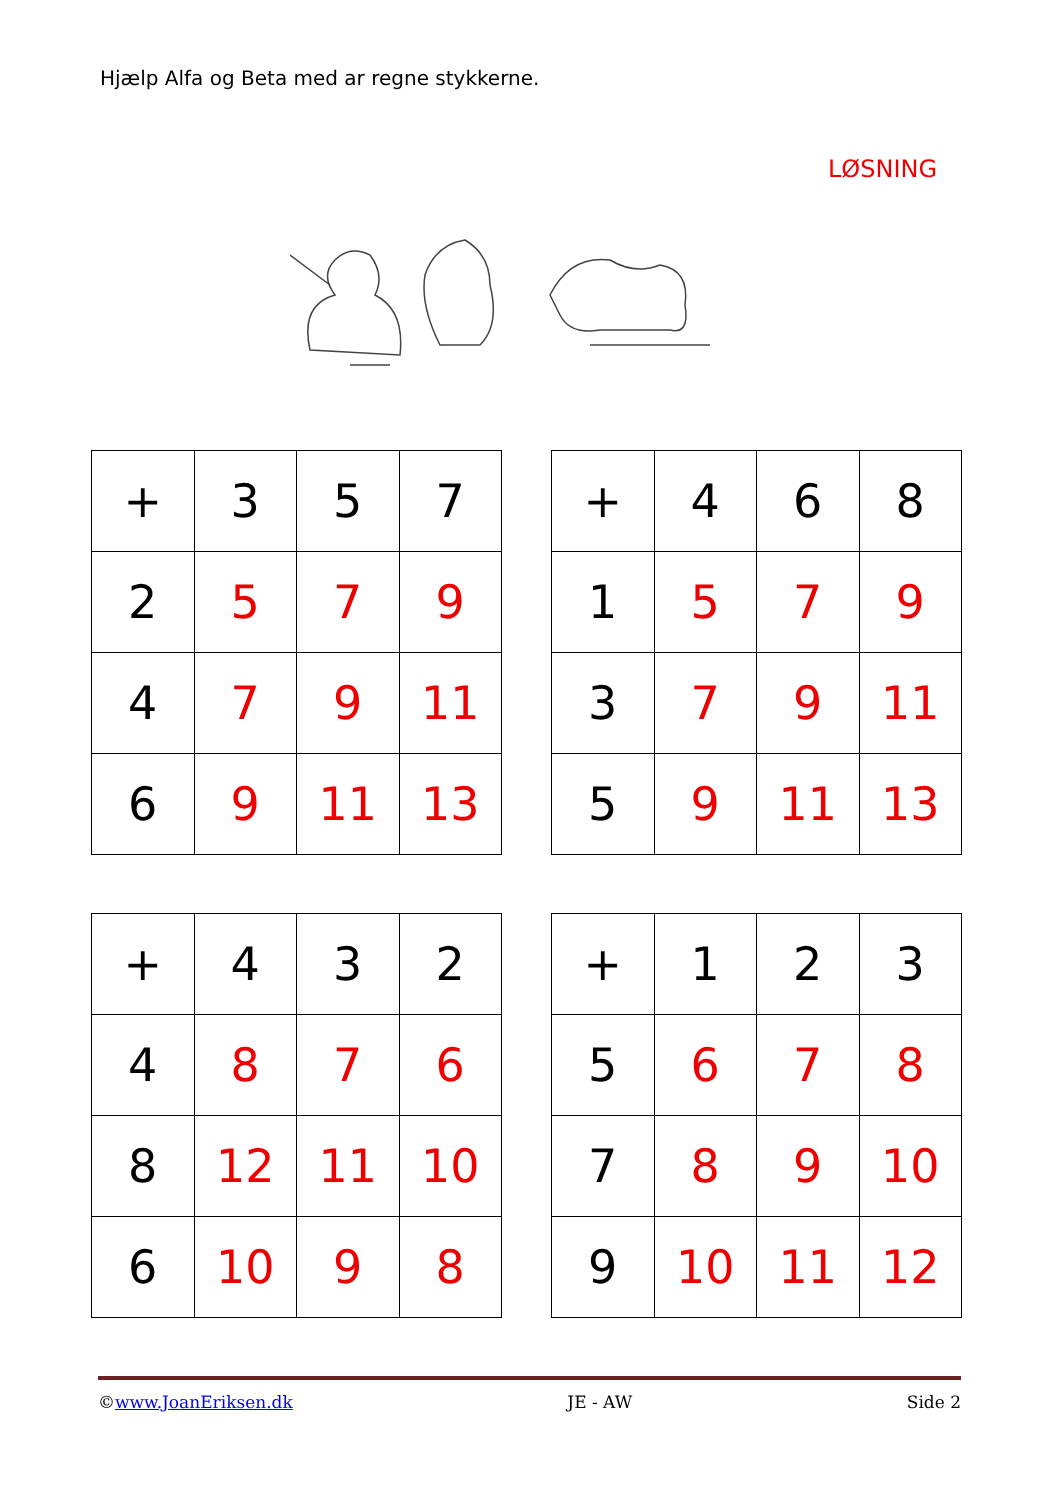Hjælp Alfa og Beta med ar regne stykkerne.
LØSNING
| + | 3 | 5 | 7 |
| 2 | 5 | 7 | 9 |
| 4 | 7 | 9 | 11 |
| 6 | 9 | 11 | 13 |
| + | 4 | 6 | 8 |
| 1 | 5 | 7 | 9 |
| 3 | 7 | 9 | 11 |
| 5 | 9 | 11 | 13 |
| + | 4 | 3 | 2 |
| 4 | 8 | 7 | 6 |
| 8 | 12 | 11 | 10 |
| 6 | 10 | 9 | 8 |
| + | 1 | 2 | 3 |
| 5 | 6 | 7 | 8 |
| 7 | 8 | 9 | 10 |
| 9 | 10 | 11 | 12 |
©www.JoanEriksen.dk JE - AW Side 2